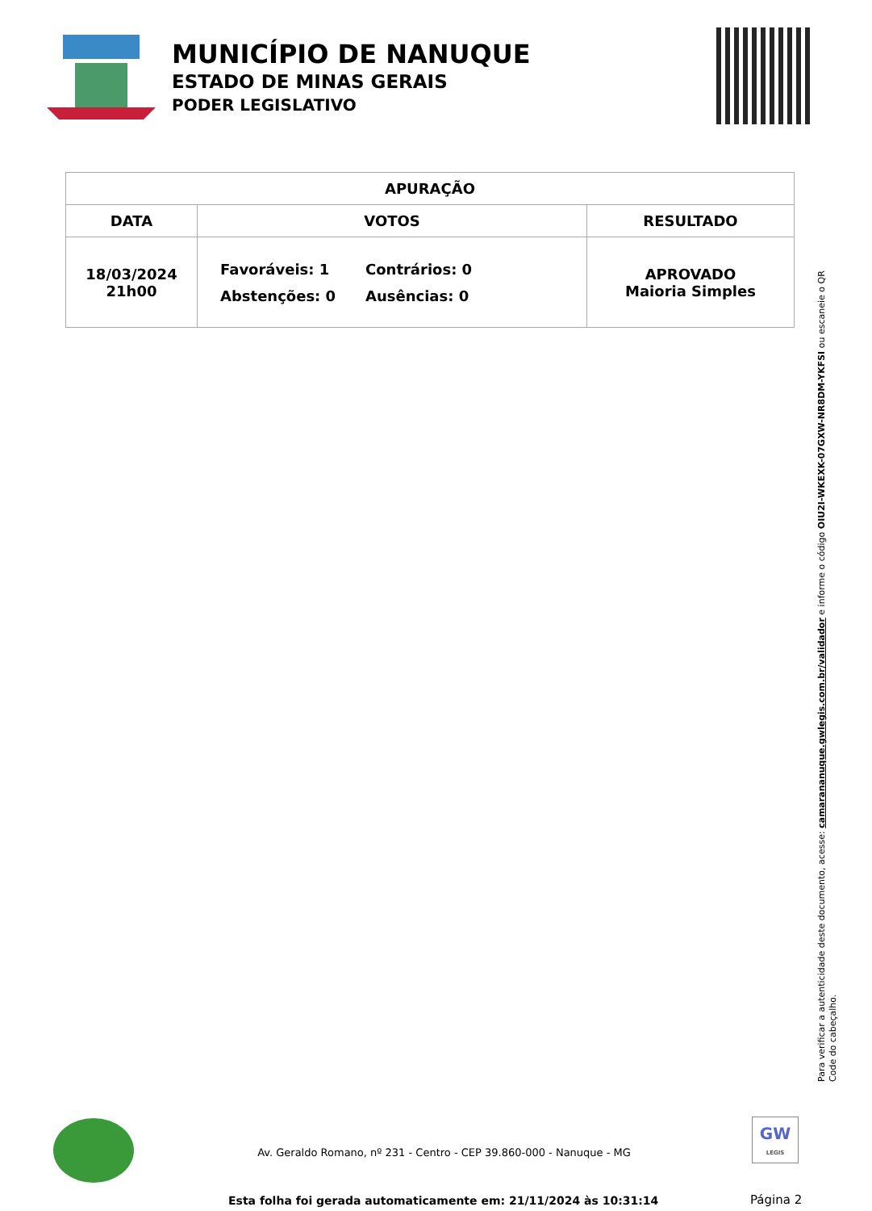MUNICÍPIO DE NANUQUE
ESTADO DE MINAS GERAIS
PODER LEGISLATIVO
| APURAÇÃO | | |
| --- | --- | --- |
| DATA | VOTOS | RESULTADO |
| 18/03/2024 21h00 | Favoráveis: 1 Contrários: 0 Abstenções: 0 Ausências: 0 | APROVADO Maioria Simples |
Para verificar a autenticidade deste documento, acesse: camarananuque.gwlegis.com.br/validador e informe o código OIU2I-WKEXK-07GXW-NR8DM-YKFSI ou escaneie o QR Code do cabeçalho.
Av. Geraldo Romano, nº 231 - Centro - CEP 39.860-000 - Nanuque - MG
GW
LEGIS
Esta folha foi gerada automaticamente em: 21/11/2024 às 10:31:14
Página 2